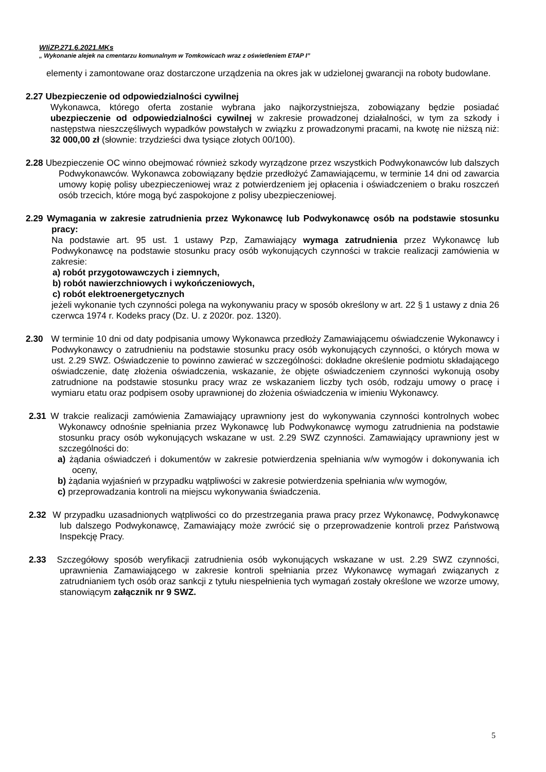WIiZP.271.6.2021.MKs
„ Wykonanie alejek na cmentarzu komunalnym w Tomkowicach wraz z oświetleniem ETAP I”
elementy i zamontowane oraz dostarczone urządzenia na okres jak w udzielonej gwarancji na roboty budowlane.
2.27 Ubezpieczenie od odpowiedzialności cywilnej
Wykonawca, którego oferta zostanie wybrana jako najkorzystniejsza, zobowiązany będzie posiadać ubezpieczenie od odpowiedzialności cywilnej w zakresie prowadzonej działalności, w tym za szkody i następstwa nieszczęśliwych wypadków powstałych w związku z prowadzonymi pracami, na kwotę nie niższą niż: 32 000,00 zł (słownie: trzydzieści dwa tysiące złotych 00/100).
2.28 Ubezpieczenie OC winno obejmować również szkody wyrządzone przez wszystkich Podwykonawców lub dalszych Podwykonawców. Wykonawca zobowiązany będzie przedłożyć Zamawiającemu, w terminie 14 dni od zawarcia umowy kopię polisy ubezpieczeniowej wraz z potwierdzeniem jej opłacenia i oświadczeniem o braku roszczeń osób trzecich, które mogą być zaspokojone z polisy ubezpieczeniowej.
2.29 Wymagania w zakresie zatrudnienia przez Wykonawcę lub Podwykonawcę osób na podstawie stosunku pracy:
Na podstawie art. 95 ust. 1 ustawy Pzp, Zamawiający wymaga zatrudnienia przez Wykonawcę lub Podwykonawcę na podstawie stosunku pracy osób wykonujących czynności w trakcie realizacji zamówienia w zakresie:
a) robót przygotowawczych i ziemnych,
b) robót nawierzchniowych i wykończeniowych,
c) robót elektroenergetycznych
jeżeli wykonanie tych czynności polega na wykonywaniu pracy w sposób określony w art. 22 § 1 ustawy z dnia 26 czerwca 1974 r. Kodeks pracy (Dz. U. z 2020r. poz. 1320).
2.30 W terminie 10 dni od daty podpisania umowy Wykonawca przedłoży Zamawiającemu oświadczenie Wykonawcy i Podwykonawcy o zatrudnieniu na podstawie stosunku pracy osób wykonujących czynności, o których mowa w ust. 2.29 SWZ. Oświadczenie to powinno zawierać w szczególności: dokładne określenie podmiotu składającego oświadczenie, datę złożenia oświadczenia, wskazanie, że objęte oświadczeniem czynności wykonują osoby zatrudnione na podstawie stosunku pracy wraz ze wskazaniem liczby tych osób, rodzaju umowy o pracę i wymiaru etatu oraz podpisem osoby uprawnionej do złożenia oświadczenia w imieniu Wykonawcy.
2.31 W trakcie realizacji zamówienia Zamawiający uprawniony jest do wykonywania czynności kontrolnych wobec Wykonawcy odnośnie spełniania przez Wykonawcę lub Podwykonawcę wymogu zatrudnienia na podstawie stosunku pracy osób wykonujących wskazane w ust. 2.29 SWZ czynności. Zamawiający uprawniony jest w szczególności do:
a) żądania oświadczeń i dokumentów w zakresie potwierdzenia spełniania w/w wymogów i dokonywania ich oceny,
b) żądania wyjaśnień w przypadku wątpliwości w zakresie potwierdzenia spełniania w/w wymogów,
c) przeprowadzania kontroli na miejscu wykonywania świadczenia.
2.32 W przypadku uzasadnionych wątpliwości co do przestrzegania prawa pracy przez Wykonawcę, Podwykonawcę lub dalszego Podwykonawcę, Zamawiający może zwrócić się o przeprowadzenie kontroli przez Państwową Inspekcję Pracy.
2.33 Szczegółowy sposób weryfikacji zatrudnienia osób wykonujących wskazane w ust. 2.29 SWZ czynności, uprawnienia Zamawiającego w zakresie kontroli spełniania przez Wykonawcę wymagań związanych z zatrudnianiem tych osób oraz sankcji z tytułu niespełnienia tych wymagań zostały określone we wzorze umowy, stanowiącym załącznik nr 9 SWZ.
5